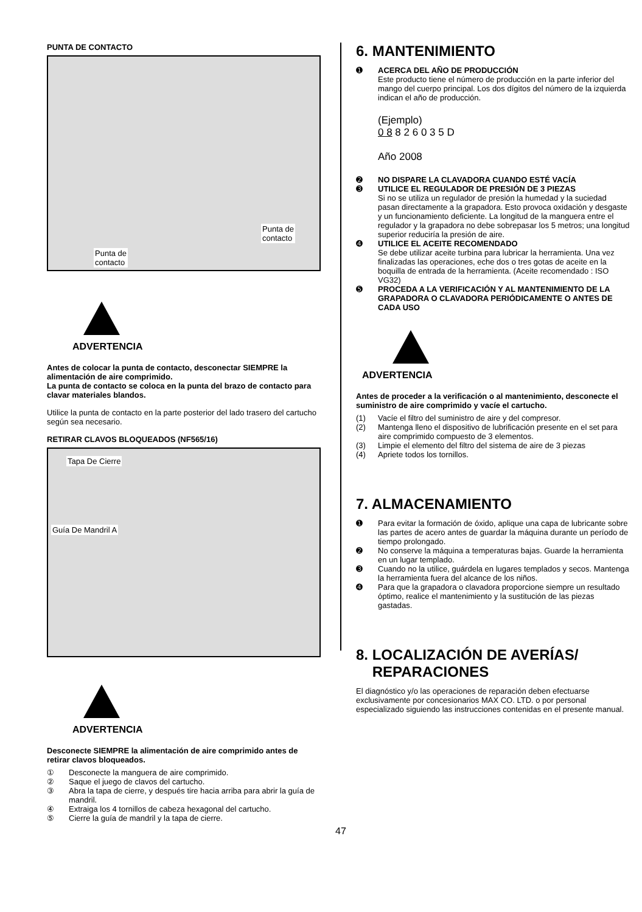PUNTA DE CONTACTO
Punta de
contacto
Punta de
contacto
ADVERTENCIA
Antes de colocar la punta de contacto, desconectar SIEMPRE la alimentación de aire comprimido.
La punta de contacto se coloca en la punta del brazo de contacto para clavar materiales blandos.
Utilice la punta de contacto en la parte posterior del lado trasero del cartucho según sea necesario.
RETIRAR CLAVOS BLOQUEADOS (NF565/16)
Tapa De Cierre
Guía De Mandril A
ADVERTENCIA
Desconecte SIEMPRE la alimentación de aire comprimido antes de retirar clavos bloqueados.
① Desconecte la manguera de aire comprimido.
② Saque el juego de clavos del cartucho.
③ Abra la tapa de cierre, y después tire hacia arriba para abrir la guía de mandril.
④ Extraiga los 4 tornillos de cabeza hexagonal del cartucho.
⑤ Cierre la guía de mandril y la tapa de cierre.
6. MANTENIMIENTO
➊ ACERCA DEL AÑO DE PRODUCCIÓN
Este producto tiene el número de producción en la parte inferior del mango del cuerpo principal. Los dos dígitos del número de la izquierda indican el año de producción.
(Ejemplo)
0 8 8 2 6 0 3 5 D
Año 2008
➋ NO DISPARE LA CLAVADORA CUANDO ESTÉ VACÍA
➌ UTILICE EL REGULADOR DE PRESIÓN DE 3 PIEZAS
Si no se utiliza un regulador de presión la humedad y la suciedad pasan directamente a la grapadora. Esto provoca oxidación y desgaste y un funcionamiento deficiente. La longitud de la manguera entre el regulador y la grapadora no debe sobrepasar los 5 metros; una longitud superior reduciría la presión de aire.
➍ UTILICE EL ACEITE RECOMENDADO
Se debe utilizar aceite turbina para lubricar la herramienta. Una vez finalizadas las operaciones, eche dos o tres gotas de aceite en la boquilla de entrada de la herramienta. (Aceite recomendado : ISO VG32)
➎ PROCEDA A LA VERIFICACIÓN Y AL MANTENIMIENTO DE LA GRAPADORA O CLAVADORA PERIÓDICAMENTE O ANTES DE CADA USO
ADVERTENCIA
Antes de proceder a la verificación o al mantenimiento, desconecte el suministro de aire comprimido y vacíe el cartucho.
(1) Vacíe el filtro del suministro de aire y del compresor.
(2) Mantenga lleno el dispositivo de lubrificación presente en el set para aire comprimido compuesto de 3 elementos.
(3) Limpie el elemento del filtro del sistema de aire de 3 piezas
(4) Apriete todos los tornillos.
7. ALMACENAMIENTO
➊ Para evitar la formación de óxido, aplique una capa de lubricante sobre las partes de acero antes de guardar la máquina durante un período de tiempo prolongado.
➋ No conserve la máquina a temperaturas bajas. Guarde la herramienta en un lugar templado.
➌ Cuando no la utilice, guárdela en lugares templados y secos. Mantenga la herramienta fuera del alcance de los niños.
➍ Para que la grapadora o clavadora proporcione siempre un resultado óptimo, realice el mantenimiento y la sustitución de las piezas gastadas.
8. LOCALIZACIÓN DE AVERÍAS/
REPARACIONES
El diagnóstico y/o las operaciones de reparación deben efectuarse exclusivamente por concesionarios MAX CO. LTD. o por personal especializado siguiendo las instrucciones contenidas en el presente manual.
47